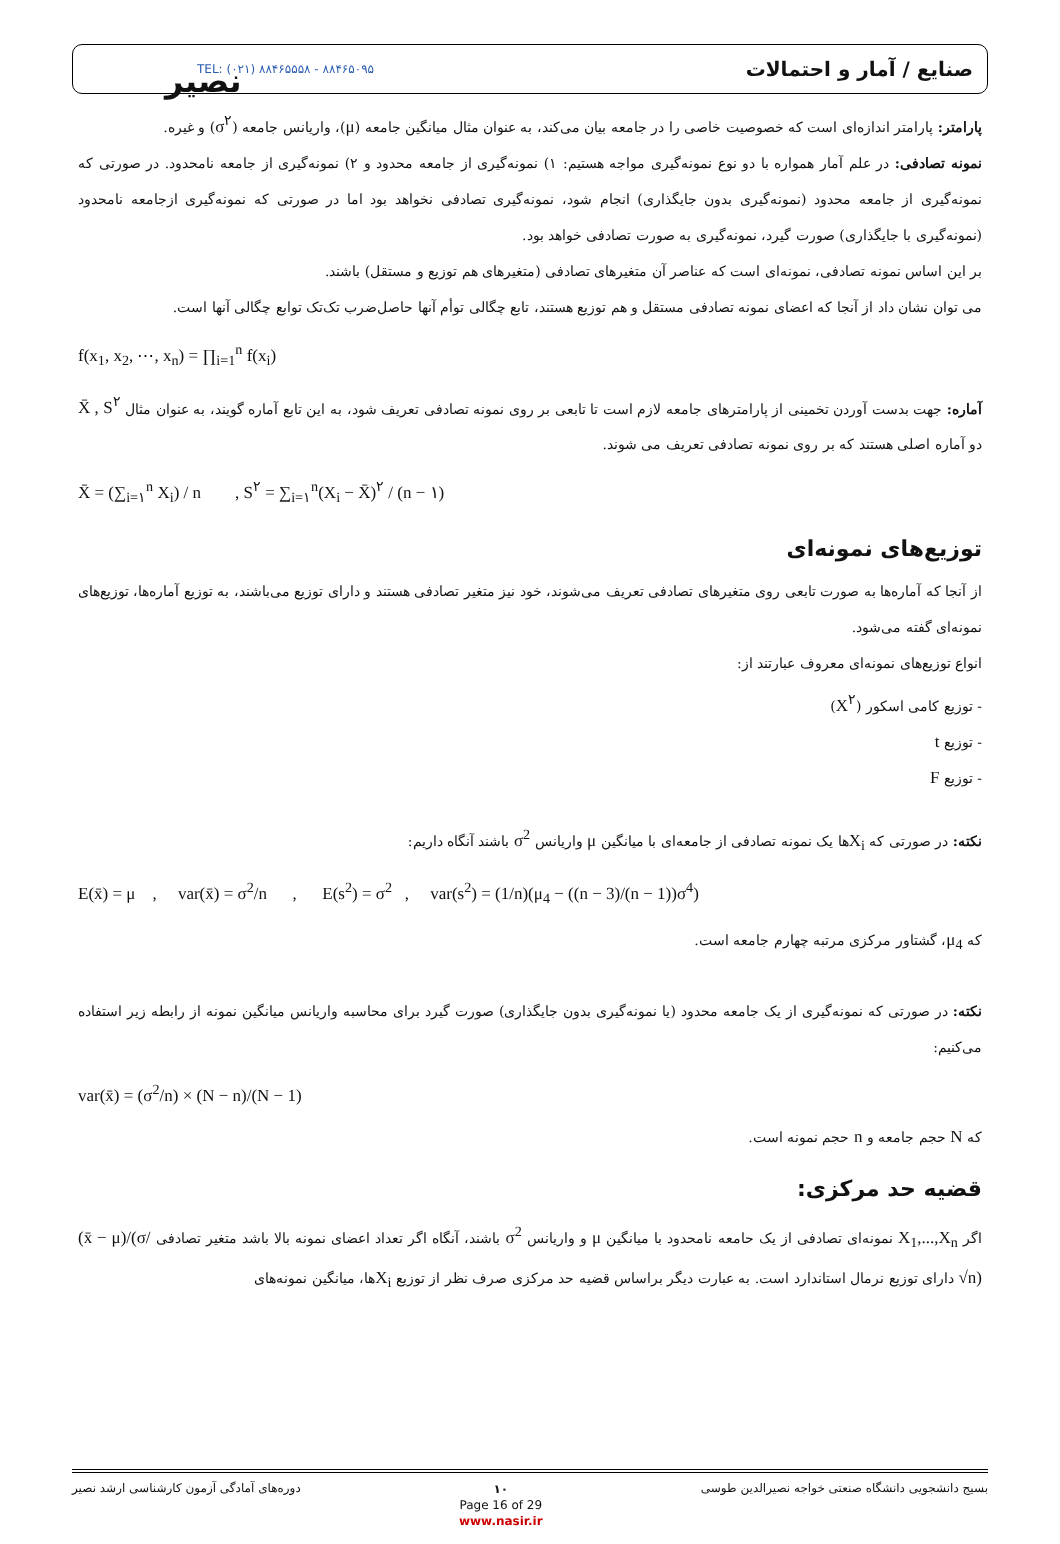نصیر
TEL: (۰۲۱) ۸۸۴۶۵۵۵۸ - ۸۸۴۶۵۰۹۵
صنایع / آمار و احتمالات
پارامتر: پارامتر اندازه‌ای است که خصوصیت خاصی را در جامعه بیان می‌کند، به عنوان مثال میانگین جامعه (μ)، واریانس جامعه (σ<sup>۲</sup>) و غیره.
نمونه تصادفی: در علم آمار همواره با دو نوع نمونه‌گیری مواجه هستیم: ۱) نمونه‌گیری از جامعه محدود و ۲) نمونه‌گیری از جامعه نامحدود. در صورتی که نمونه‌گیری از جامعه محدود (نمونه‌گیری بدون جایگذاری) انجام شود، نمونه‌گیری تصادفی نخواهد بود اما در صورتی که نمونه‌گیری ازجامعه نامحدود (نمونه‌گیری با جایگذاری) صورت گیرد، نمونه‌گیری به صورت تصادفی خواهد بود.
بر این اساس نمونه تصادفی، نمونه‌ای است که عناصر آن متغیرهای تصادفی (متغیرهای هم توزیع و مستقل) باشند.
می توان نشان داد از آنجا که اعضای نمونه تصادفی مستقل و هم توزیع هستند، تابع چگالی توأم آنها حاصل‌ضرب تک‌تک توابع چگالی آنها است.
f(x<sub>1</sub>, x<sub>2</sub>, ⋯, x<sub>n</sub>) = ∏<sub>i=1</sub><sup>n</sup> f(x<sub>i</sub>)
آماره: جهت بدست آوردن تخمینی از پارامترهای جامعه لازم است تا تابعی بر روی نمونه تصادفی تعریف شود، به این تابع آماره گویند، به عنوان مثال X̄ , S<sup>۲</sup> دو آماره اصلی هستند که بر روی نمونه تصادفی تعریف می شوند.
X̄ = (∑<sub>i=۱</sub><sup>n</sup> X<sub>i</sub>) / n , S<sup>۲</sup> = ∑<sub>i=۱</sub><sup>n</sup>(X<sub>i</sub> − X̄)<sup>۲</sup> / (n − ۱)
توزیع‌های نمونه‌ای
از آنجا که آماره‌ها به صورت تابعی روی متغیرهای تصادفی تعریف می‌شوند، خود نیز متغیر تصادفی هستند و دارای توزیع می‌باشند، به توزیع آماره‌ها، توزیع‌های نمونه‌ای گفته می‌شود.
انواع توزیع‌های نمونه‌ای معروف عبارتند از:
- توزیع کامی اسکور (X<sup>۲</sup>)
- توزیع t
- توزیع F
نکته: در صورتی که X<sub>i</sub>ها یک نمونه تصادفی از جامعه‌ای با میانگین μ واریانس σ<sup>2</sup> باشند آنگاه داریم:
E(x̄) = μ , var(x̄) = σ<sup>2</sup>/n , E(s<sup>2</sup>) = σ<sup>2</sup> , var(s<sup>2</sup>) = (1/n)(μ<sub>4</sub> − ((n − 3)/(n − 1))σ<sup>4</sup>)
که μ<sub>4</sub>، گشتاور مرکزی مرتبه چهارم جامعه است.
نکته: در صورتی که نمونه‌گیری از یک جامعه محدود (یا نمونه‌گیری بدون جایگذاری) صورت گیرد برای محاسبه واریانس میانگین نمونه از رابطه زیر استفاده می‌کنیم:
var(x̄) = (σ<sup>2</sup>/n) × (N − n)/(N − 1)
که N حجم جامعه و n حجم نمونه است.
قضیه حد مرکزی:
اگر X<sub>1</sub>,...,X<sub>n</sub> نمونه‌ای تصادفی از یک حامعه نامحدود با میانگین μ و واریانس σ<sup>2</sup> باشند، آنگاه اگر تعداد اعضای نمونه بالا باشد متغیر تصادفی (x̄ − μ)/(σ/√n) دارای توزیع نرمال استاندارد است. به عبارت دیگر براساس قضیه حد مرکزی صرف نظر از توزیع X<sub>i</sub>ها، میانگین نمونه‌های
دوره‌های آمادگی آزمون کارشناسی ارشد نصیر
۱۰
Page 16 of 29
www.nasir.ir
بسیج دانشجویی دانشگاه صنعتی خواجه نصیرالدین طوسی